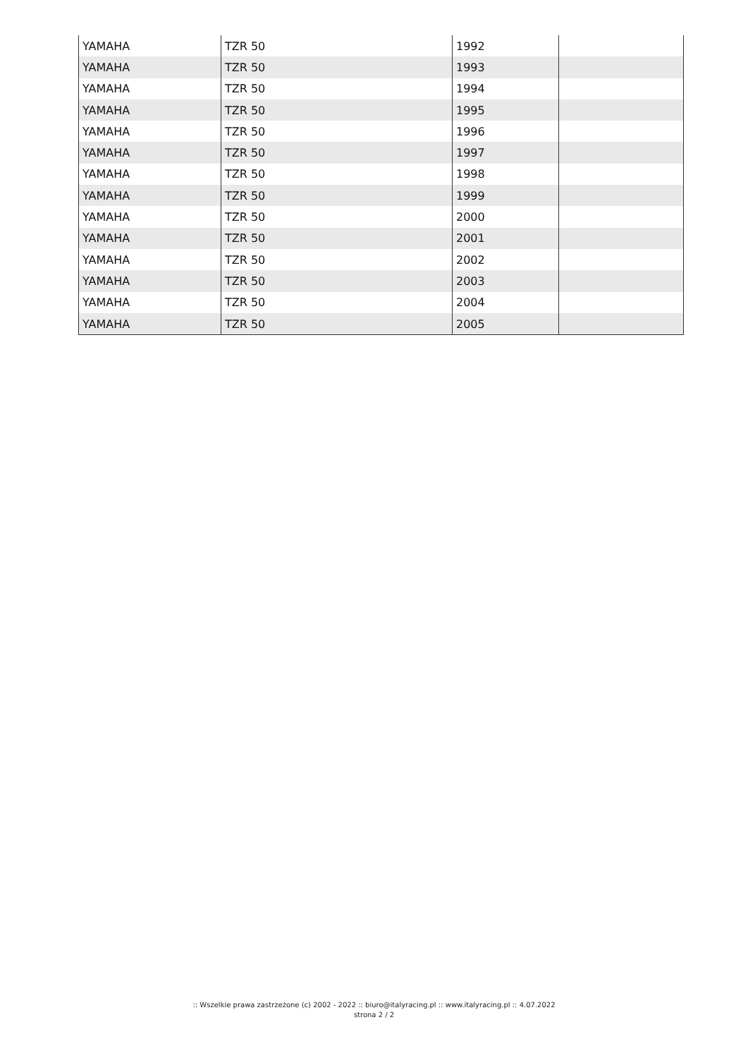| YAMAHA | TZR 50 | 1992 | |
| YAMAHA | TZR 50 | 1993 | |
| YAMAHA | TZR 50 | 1994 | |
| YAMAHA | TZR 50 | 1995 | |
| YAMAHA | TZR 50 | 1996 | |
| YAMAHA | TZR 50 | 1997 | |
| YAMAHA | TZR 50 | 1998 | |
| YAMAHA | TZR 50 | 1999 | |
| YAMAHA | TZR 50 | 2000 | |
| YAMAHA | TZR 50 | 2001 | |
| YAMAHA | TZR 50 | 2002 | |
| YAMAHA | TZR 50 | 2003 | |
| YAMAHA | TZR 50 | 2004 | |
| YAMAHA | TZR 50 | 2005 | |
:: Wszelkie prawa zastrzeżone (c) 2002 - 2022 :: biuro@italyracing.pl :: www.italyracing.pl :: 4.07.2022
strona 2 / 2